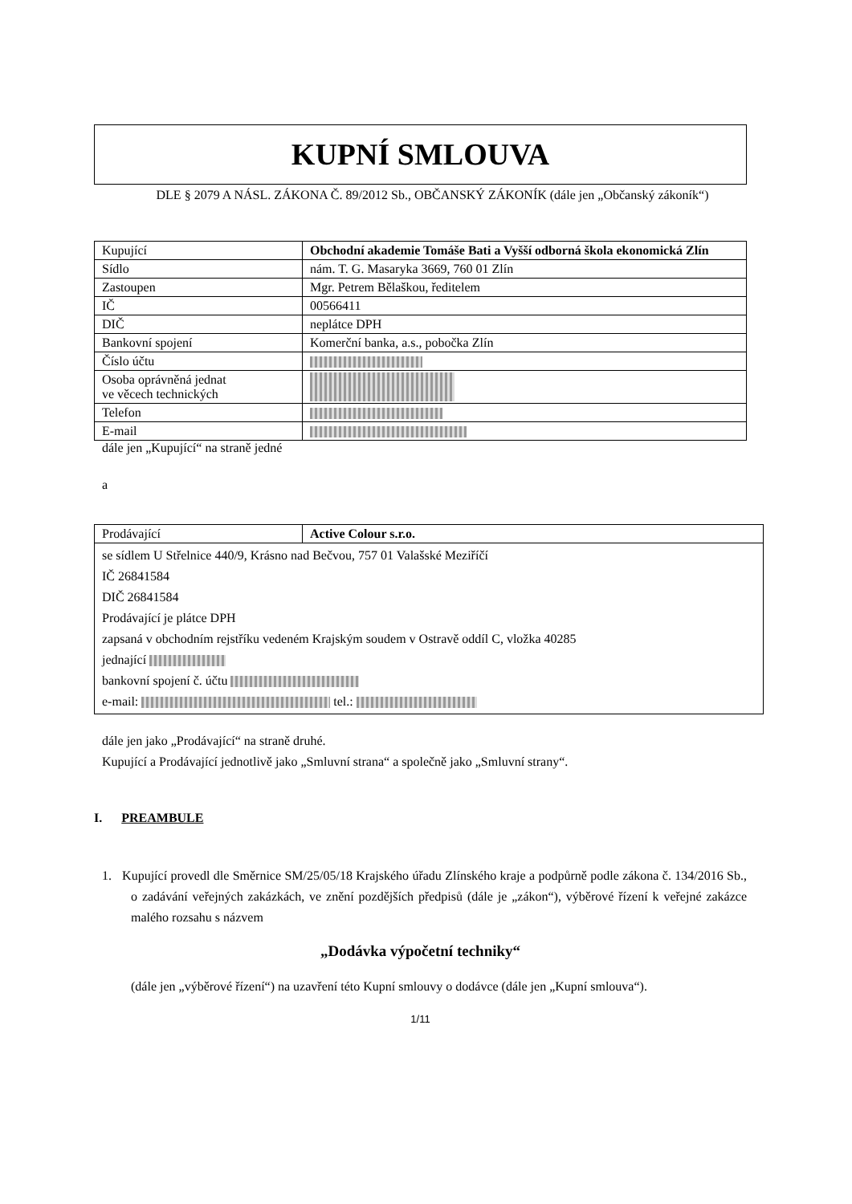KUPNÍ SMLOUVA
DLE § 2079 A NÁSL. ZÁKONA Č. 89/2012 Sb., OBČANSKÝ ZÁKONÍK (dále jen „Občanský zákoník“)
| Kupující | Obchodní akademie Tomáše Bati a Vyšší odborná škola ekonomická Zlín |
| Sídlo | nám. T. G. Masaryka 3669, 760 01 Zlín |
| Zastoupen | Mgr. Petrem Bělaškou, ředitelem |
| IČ | 00566411 |
| DIČ | neplátce DPH |
| Bankovní spojení | Komerční banka, a.s., pobočka Zlín |
| Číslo účtu | |
| Osoba oprávněná jednat ve věcech technických | |
| Telefon | |
| E-mail | |
dále jen „Kupující“ na straně jedné
a
| Prodávající | Active Colour s.r.o. |
| se sídlem U Střelnice 440/9, Krásno nad Bečvou, 757 01 Valašské Meziříčí IČ 26841584 DIČ 26841584 Prodávající je plátce DPH zapsaná v obchodním rejstříku vedeném Krajským soudem v Ostravě oddíl C, vložka 40285 jednající bankovní spojení č. účtu e-mail: tel.: | |
dále jen jako „Prodávající“ na straně druhé.
Kupující a Prodávající jednotlivě jako „Smluvní strana“ a společně jako „Smluvní strany“.
I. PREAMBULE
1. Kupující provedl dle Směrnice SM/25/05/18 Krajského úřadu Zlínského kraje a podpůrně podle zákona č. 134/2016 Sb., o zadávání veřejných zakázkách, ve znění pozdějších předpisů (dále je „zákon“), výběrové řízení k veřejné zakázce malého rozsahu s názvem
„Dodávka výpočetní techniky“
(dále jen „výběrové řízení“) na uzavření této Kupní smlouvy o dodávce (dále jen „Kupní smlouva“).
1/11